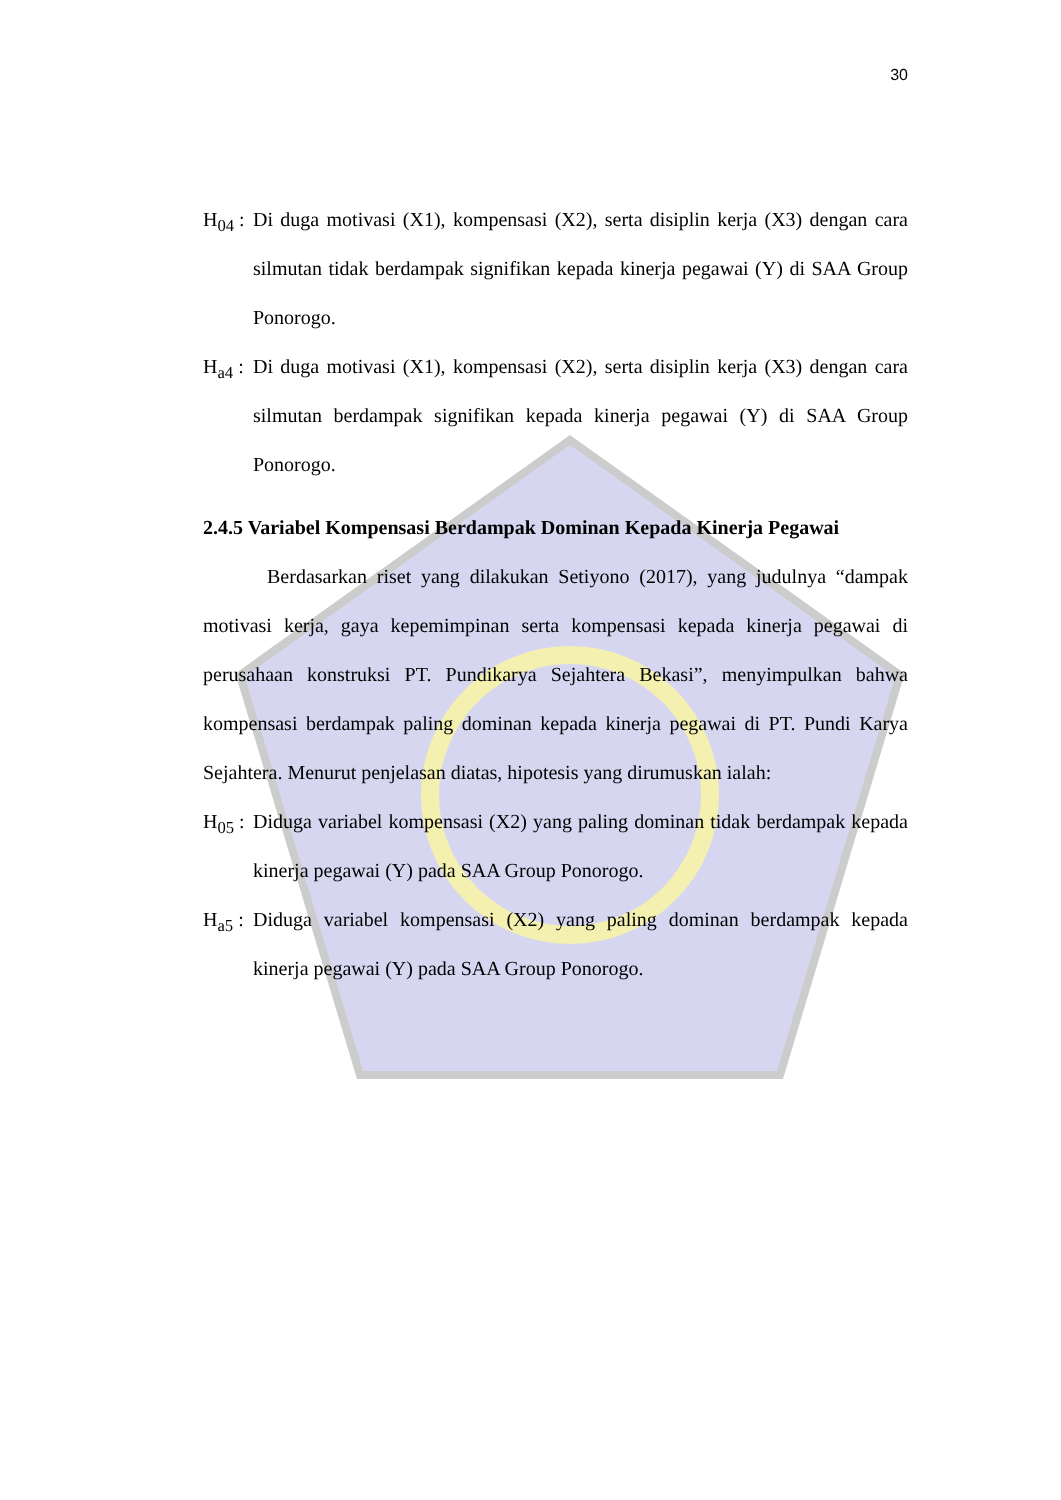30
H<sub>04</sub> :
Di duga motivasi (X1), kompensasi (X2), serta disiplin kerja (X3) dengan cara silmutan tidak berdampak signifikan kepada kinerja pegawai (Y) di SAA Group Ponorogo.
H<sub>a4</sub> :
Di duga motivasi (X1), kompensasi (X2), serta disiplin kerja (X3) dengan cara silmutan berdampak signifikan kepada kinerja pegawai (Y) di SAA Group Ponorogo.
2.4.5 Variabel Kompensasi Berdampak Dominan Kepada Kinerja Pegawai
Berdasarkan riset yang dilakukan Setiyono (2017), yang judulnya “dampak motivasi kerja, gaya kepemimpinan serta kompensasi kepada kinerja pegawai di perusahaan konstruksi PT. Pundikarya Sejahtera Bekasi”, menyimpulkan bahwa kompensasi berdampak paling dominan kepada kinerja pegawai di PT. Pundi Karya Sejahtera. Menurut penjelasan diatas, hipotesis yang dirumuskan ialah:
H<sub>05</sub> :
Diduga variabel kompensasi (X2) yang paling dominan tidak berdampak kepada kinerja pegawai (Y) pada SAA Group Ponorogo.
H<sub>a5</sub> :
Diduga variabel kompensasi (X2) yang paling dominan berdampak kepada kinerja pegawai (Y) pada SAA Group Ponorogo.